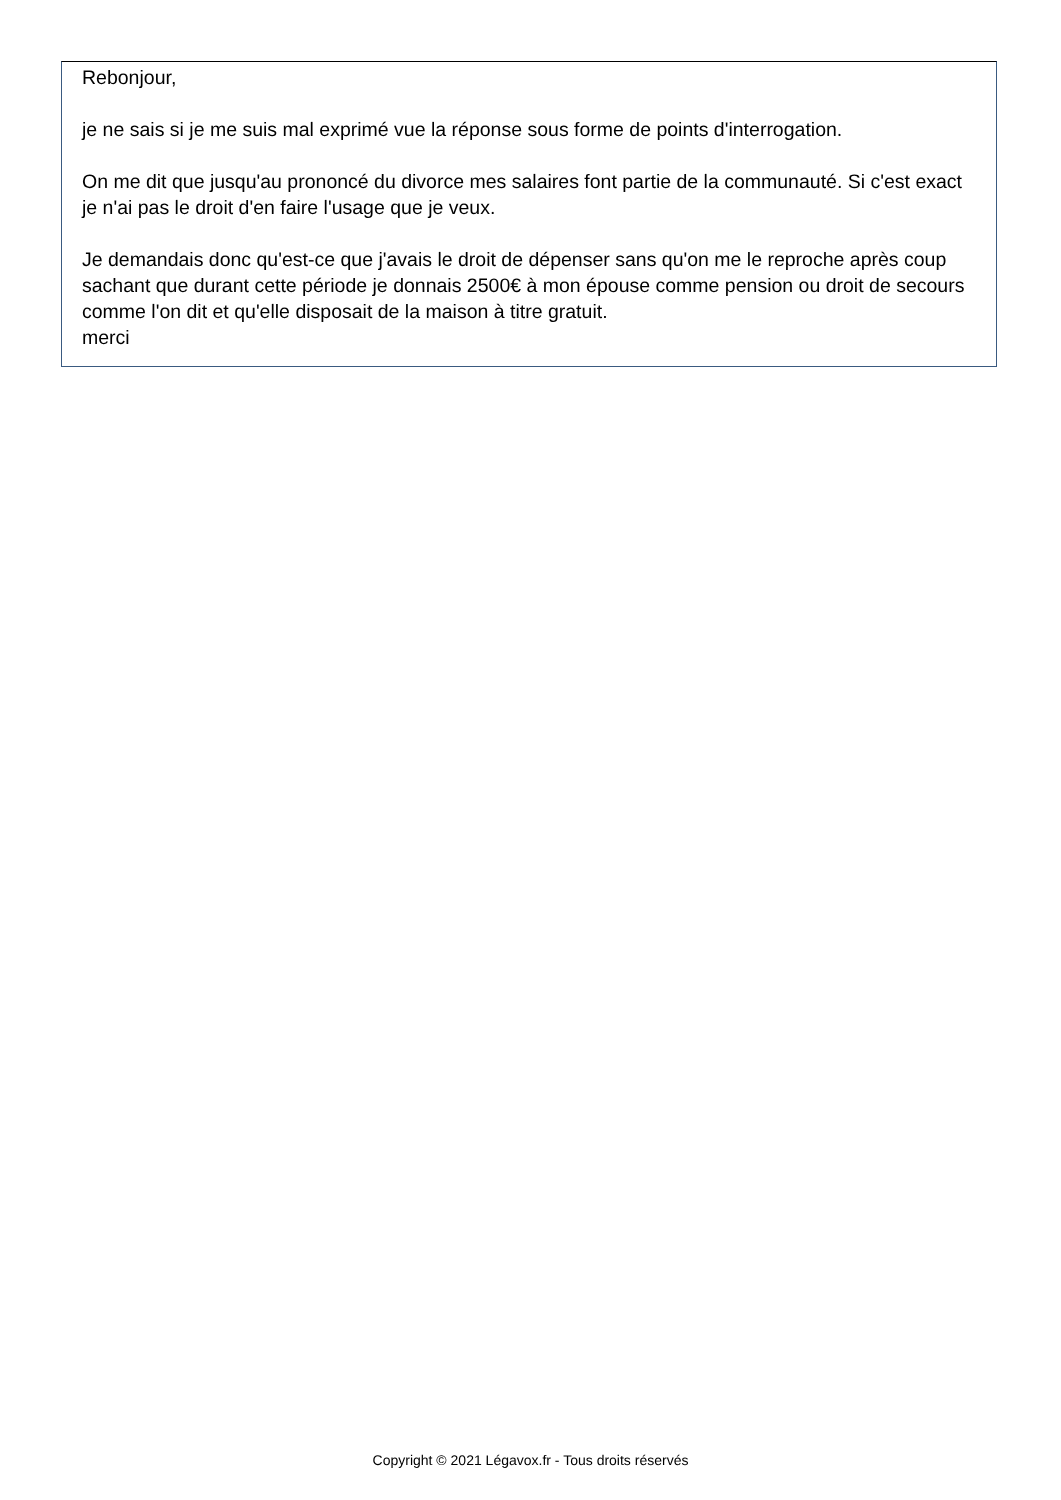Rebonjour,
je ne sais si je me suis mal exprimé vue la réponse sous forme de points d'interrogation.
On me dit que jusqu'au prononcé du divorce mes salaires font partie de la communauté. Si c'est exact je n'ai pas le droit d'en faire l'usage que je veux.
Je demandais donc qu'est-ce que j'avais le droit de dépenser sans qu'on me le reproche après coup sachant que durant cette période je donnais 2500€ à mon épouse comme pension ou droit de secours comme l'on dit et qu'elle disposait de la maison à titre gratuit.
merci
Copyright © 2021 Légavox.fr - Tous droits réservés